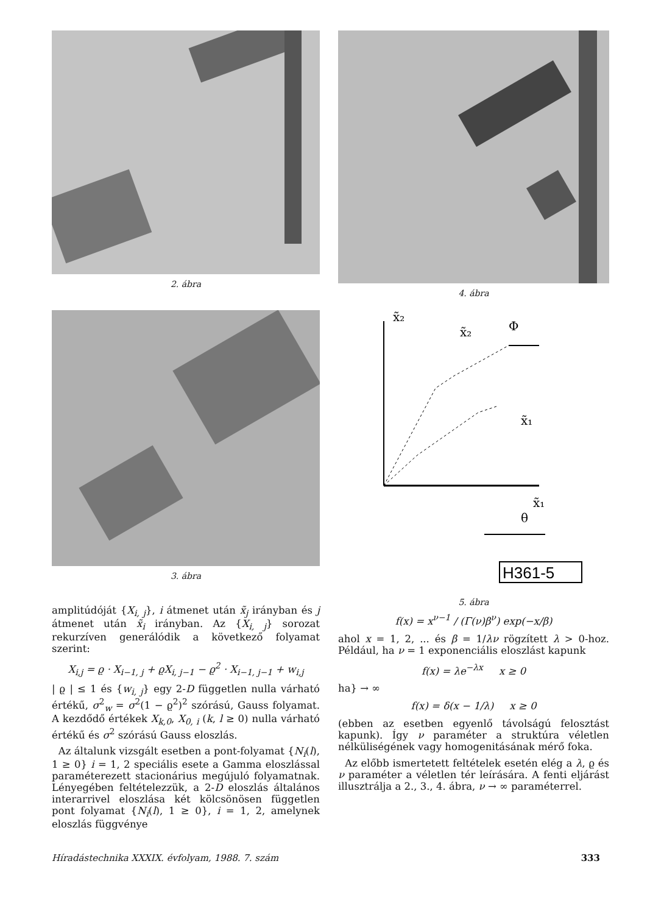2. ábra
3. ábra
amplitúdóját {X<sub>i, j</sub>}, i átmenet után x̃<sub>j</sub> irányban és j átmenet után x̃<sub>i</sub> irányban. Az {X<sub>i, j</sub>} sorozat rekurzíven generálódik a következő folyamat szerint:
X<sub>i,j</sub> = ϱ · X<sub>i−1, j</sub> + ϱX<sub>i, j−1</sub> − ϱ<sup>2</sup> · X<sub>i−1, j−1</sub> + w<sub>i,j</sub>
| ϱ | ≤ 1 és {w<sub>i, j</sub>} egy 2-D független nulla várható értékű, σ<sup>2</sup><sub>w</sub> = σ<sup>2</sup>(1 − ϱ<sup>2</sup>)<sup>2</sup> szórású, Gauss folyamat. A kezdődő értékek X<sub>k,0</sub>, X<sub>0, i</sub> (k, l ≥ 0) nulla várható értékű és σ<sup>2</sup> szórású Gauss eloszlás.
Az általunk vizsgált esetben a pont-folyamat {N<sub>i</sub>(l), 1 ≥ 0} i = 1, 2 speciális esete a Gamma eloszlással paraméterezett stacionárius megújuló folyamatnak. Lényegében feltételezzük, a 2-D eloszlás általános interarrivel eloszlása két kölcsönösen független pont folyamat {N<sub>i</sub>(l), 1 ≥ 0}, i = 1, 2, amelynek eloszlás függvénye
4. ábra
x̃₂
x̃₂
Φ
x̃₁
x̃₁
θ
H361-5
5. ábra
f(x) = x<sup>ν−1</sup> / (Γ(ν)β<sup>ν</sup>) exp(−x/β)
ahol x = 1, 2, ... és β = 1/λν rögzített λ > 0-hoz. Például, ha ν = 1 exponenciális eloszlást kapunk
f(x) = λe<sup>−λx</sup> x ≥ 0
ha} → ∞
f(x) = δ(x − 1/λ) x ≥ 0
(ebben az esetben egyenlő távolságú felosztást kapunk). Így ν paraméter a struktúra véletlen nélküliségének vagy homogenitásának mérő foka.
Az előbb ismertetett feltételek esetén elég a λ, ϱ és ν paraméter a véletlen tér leírására. A fenti eljárást illusztrálja a 2., 3., 4. ábra, ν → ∞ paraméterrel.
Híradástechnika XXXIX. évfolyam, 1988. 7. szám 333